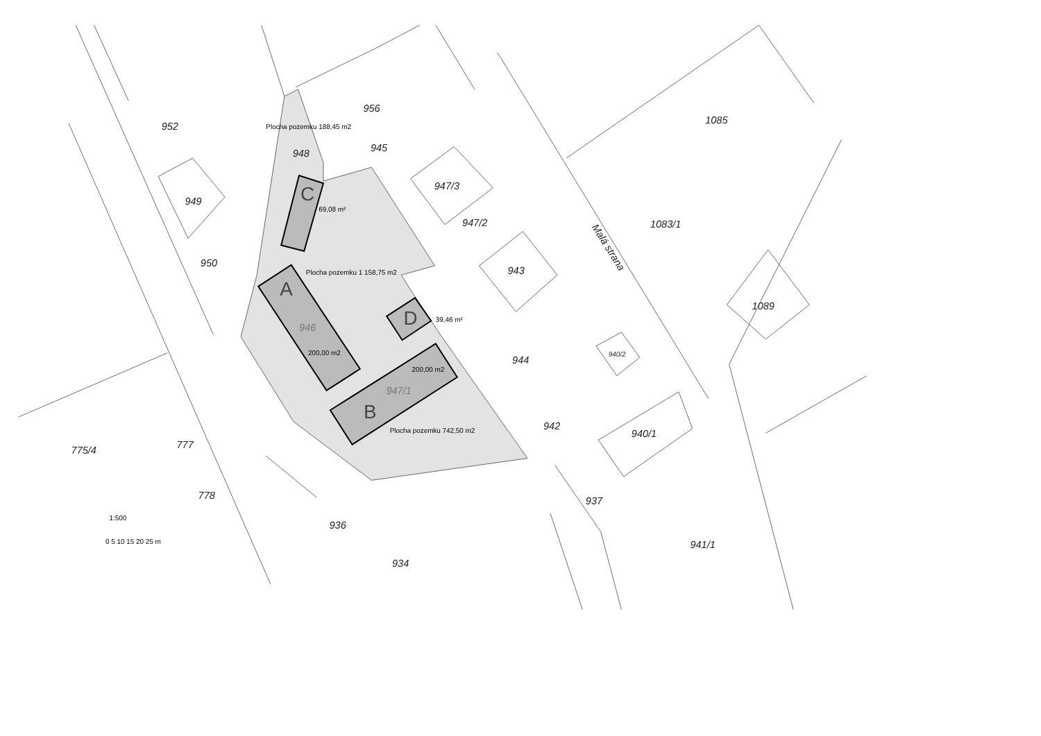A
B
C
D
Plocha pozemku 188,45 m2
Plocha pozemku 1 158,75 m2
Plocha pozemku 742,50 m2
69,08 m²
39,46 m²
200,00 m2
200,00 m2
1:500
0 5 10 15 20 25 m
952
956
948
945
947/3
947/2
949
950
943
946
947/1
944
942
940/1
940/2
1085
1083/1
1089
775/4
777
778
936
934
937
941/1
Malá strana